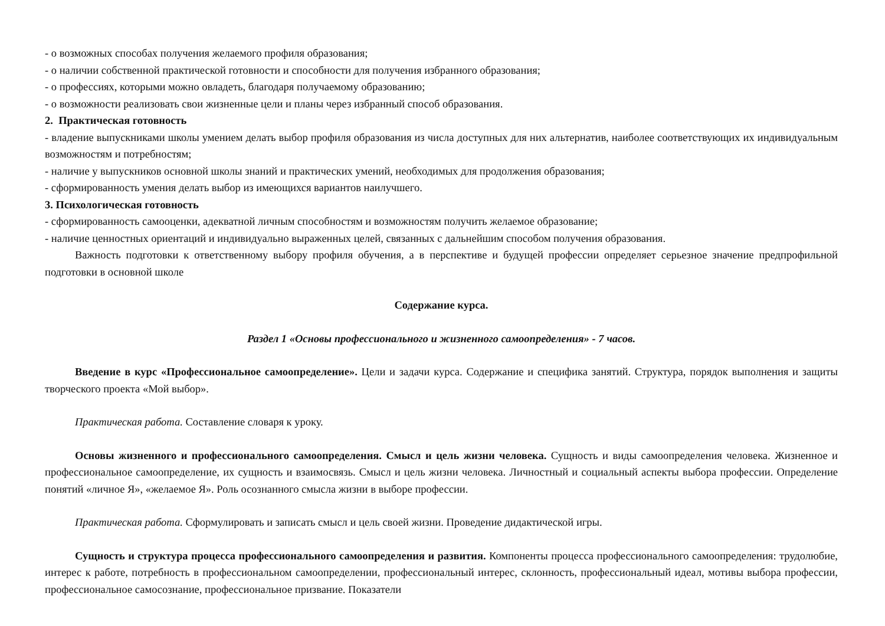- о возможных способах получения желаемого профиля образования;
- о наличии собственной практической готовности и способности для получения избранного образования;
- о профессиях, которыми можно овладеть, благодаря получаемому образованию;
- о возможности реализовать свои жизненные цели и планы через избранный способ образования.
2. Практическая готовность
- владение выпускниками школы умением делать выбор профиля образования из числа доступных для них альтернатив, наиболее соответствующих их индивидуальным возможностям и потребностям;
- наличие у выпускников основной школы знаний и практических умений, необходимых для продолжения образования;
- сформированность умения делать выбор из имеющихся вариантов наилучшего.
3. Психологическая готовность
- сформированность самооценки, адекватной личным способностям и возможностям получить желаемое образование;
- наличие ценностных ориентаций и индивидуально выраженных целей, связанных с дальнейшим способом получения образования.
Важность подготовки к ответственному выбору профиля обучения, а в перспективе и будущей профессии определяет серьезное значение предпрофильной подготовки в основной школе
Содержание курса.
Раздел 1 «Основы профессионального и жизненного самоопределения» - 7 часов.
Введение в курс «Профессиональное самоопределение». Цели и задачи курса. Содержание и специфика занятий. Структура, порядок выполнения и защиты творческого проекта «Мой выбор».
Практическая работа. Составление словаря к уроку.
Основы жизненного и профессионального самоопределения. Смысл и цель жизни человека. Сущность и виды самоопределения человека. Жизненное и профессиональное самоопределение, их сущность и взаимосвязь. Смысл и цель жизни человека. Личностный и социальный аспекты выбора профессии. Определение понятий «личное Я», «желаемое Я». Роль осознанного смысла жизни в выборе профессии.
Практическая работа. Сформулировать и записать смысл и цель своей жизни. Проведение дидактической игры.
Сущность и структура процесса профессионального самоопределения и развития. Компоненты процесса профессионального самоопределения: трудолюбие, интерес к работе, потребность в профессиональном самоопределении, профессиональный интерес, склонность, профессиональный идеал, мотивы выбора профессии, профессиональное самосознание, профессиональное призвание. Показатели